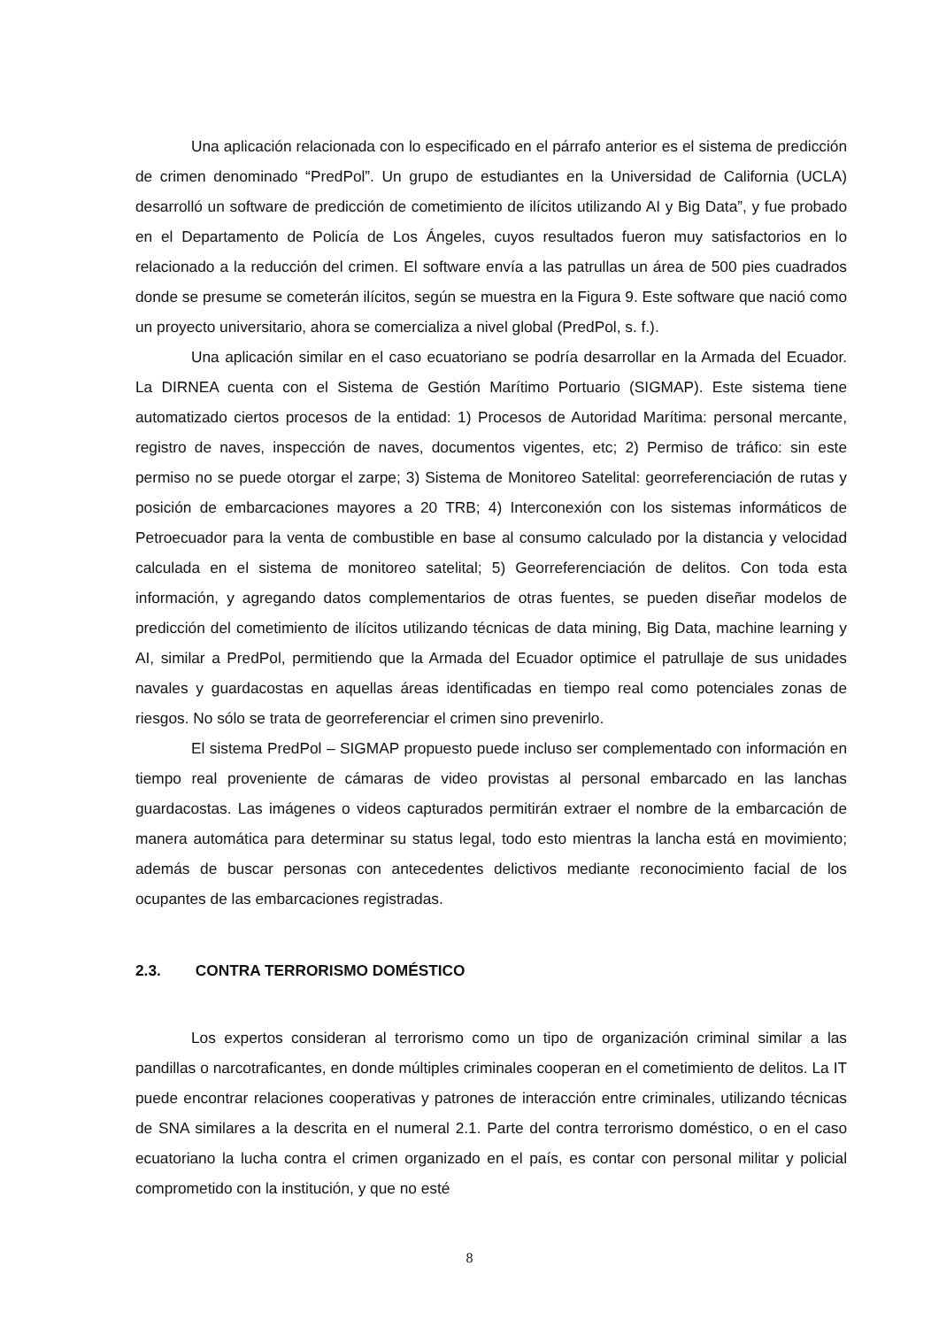Una aplicación relacionada con lo especificado en el párrafo anterior es el sistema de predicción de crimen denominado “PredPol”. Un grupo de estudiantes en la Universidad de California (UCLA) desarrolló un software de predicción de cometimiento de ilícitos utilizando AI y Big Data”, y fue probado en el Departamento de Policía de Los Ángeles, cuyos resultados fueron muy satisfactorios en lo relacionado a la reducción del crimen. El software envía a las patrullas un área de 500 pies cuadrados donde se presume se cometerán ilícitos, según se muestra en la Figura 9. Este software que nació como un proyecto universitario, ahora se comercializa a nivel global (PredPol, s. f.).
Una aplicación similar en el caso ecuatoriano se podría desarrollar en la Armada del Ecuador. La DIRNEA cuenta con el Sistema de Gestión Marítimo Portuario (SIGMAP). Este sistema tiene automatizado ciertos procesos de la entidad: 1) Procesos de Autoridad Marítima: personal mercante, registro de naves, inspección de naves, documentos vigentes, etc; 2) Permiso de tráfico: sin este permiso no se puede otorgar el zarpe; 3) Sistema de Monitoreo Satelital: georreferenciación de rutas y posición de embarcaciones mayores a 20 TRB; 4) Interconexión con los sistemas informáticos de Petroecuador para la venta de combustible en base al consumo calculado por la distancia y velocidad calculada en el sistema de monitoreo satelital; 5) Georreferenciación de delitos. Con toda esta información, y agregando datos complementarios de otras fuentes, se pueden diseñar modelos de predicción del cometimiento de ilícitos utilizando técnicas de data mining, Big Data, machine learning y AI, similar a PredPol, permitiendo que la Armada del Ecuador optimice el patrullaje de sus unidades navales y guardacostas en aquellas áreas identificadas en tiempo real como potenciales zonas de riesgos. No sólo se trata de georreferenciar el crimen sino prevenirlo.
El sistema PredPol – SIGMAP propuesto puede incluso ser complementado con información en tiempo real proveniente de cámaras de video provistas al personal embarcado en las lanchas guardacostas. Las imágenes o videos capturados permitirán extraer el nombre de la embarcación de manera automática para determinar su status legal, todo esto mientras la lancha está en movimiento; además de buscar personas con antecedentes delictivos mediante reconocimiento facial de los ocupantes de las embarcaciones registradas.
2.3. CONTRA TERRORISMO DOMÉSTICO
Los expertos consideran al terrorismo como un tipo de organización criminal similar a las pandillas o narcotraficantes, en donde múltiples criminales cooperan en el cometimiento de delitos. La IT puede encontrar relaciones cooperativas y patrones de interacción entre criminales, utilizando técnicas de SNA similares a la descrita en el numeral 2.1. Parte del contra terrorismo doméstico, o en el caso ecuatoriano la lucha contra el crimen organizado en el país, es contar con personal militar y policial comprometido con la institución, y que no esté
8